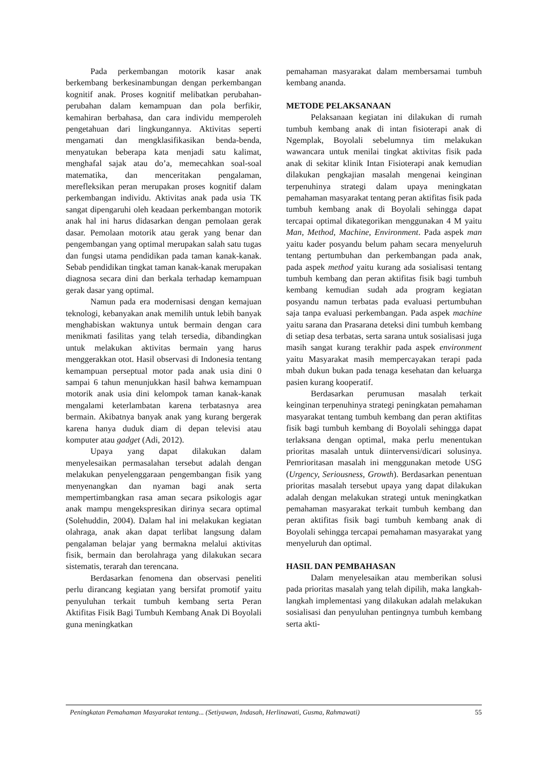Pada perkembangan motorik kasar anak berkembang berkesinambungan dengan perkembangan kognitif anak. Proses kognitif melibatkan perubahan-perubahan dalam kemampuan dan pola berfikir, kemahiran berbahasa, dan cara individu memperoleh pengetahuan dari lingkungannya. Aktivitas seperti mengamati dan mengklasifikasikan benda-benda, menyatukan beberapa kata menjadi satu kalimat, menghafal sajak atau do’a, memecahkan soal-soal matematika, dan menceritakan pengalaman, merefleksikan peran merupakan proses kognitif dalam perkembangan individu. Aktivitas anak pada usia TK sangat dipengaruhi oleh keadaan perkembangan motorik anak hal ini harus didasarkan dengan pemolaan gerak dasar. Pemolaan motorik atau gerak yang benar dan pengembangan yang optimal merupakan salah satu tugas dan fungsi utama pendidikan pada taman kanak-kanak. Sebab pendidikan tingkat taman kanak-kanak merupakan diagnosa secara dini dan berkala terhadap kemampuan gerak dasar yang optimal.
Namun pada era modernisasi dengan kemajuan teknologi, kebanyakan anak memilih untuk lebih banyak menghabiskan waktunya untuk bermain dengan cara menikmati fasilitas yang telah tersedia, dibandingkan untuk melakukan aktivitas bermain yang harus menggerakkan otot. Hasil observasi di Indonesia tentang kemampuan perseptual motor pada anak usia dini 0 sampai 6 tahun menunjukkan hasil bahwa kemampuan motorik anak usia dini kelompok taman kanak-kanak mengalami keterlambatan karena terbatasnya area bermain. Akibatnya banyak anak yang kurang bergerak karena hanya duduk diam di depan televisi atau komputer atau gadget (Adi, 2012).
Upaya yang dapat dilakukan dalam menyelesaikan permasalahan tersebut adalah dengan melakukan penyelenggaraan pengembangan fisik yang menyenangkan dan nyaman bagi anak serta mempertimbangkan rasa aman secara psikologis agar anak mampu mengekspresikan dirinya secara optimal (Solehuddin, 2004). Dalam hal ini melakukan kegiatan olahraga, anak akan dapat terlibat langsung dalam pengalaman belajar yang bermakna melalui aktivitas fisik, bermain dan berolahraga yang dilakukan secara sistematis, terarah dan terencana.
Berdasarkan fenomena dan observasi peneliti perlu dirancang kegiatan yang bersifat promotif yaitu penyuluhan terkait tumbuh kembang serta Peran Aktifitas Fisik Bagi Tumbuh Kembang Anak Di Boyolali guna meningkatkan
pemahaman masyarakat dalam membersamai tumbuh kembang ananda.
METODE PELAKSANAAN
Pelaksanaan kegiatan ini dilakukan di rumah tumbuh kembang anak di intan fisioterapi anak di Ngemplak, Boyolali sebelumnya tim melakukan wawancara untuk menilai tingkat aktivitas fisik pada anak di sekitar klinik Intan Fisioterapi anak kemudian dilakukan pengkajian masalah mengenai keinginan terpenuhinya strategi dalam upaya meningkatan pemahaman masyarakat tentang peran aktifitas fisik pada tumbuh kembang anak di Boyolali sehingga dapat tercapai optimal dikategorikan menggunakan 4 M yaitu Man, Method, Machine, Environment. Pada aspek man yaitu kader posyandu belum paham secara menyeluruh tentang pertumbuhan dan perkembangan pada anak, pada aspek method yaitu kurang ada sosialisasi tentang tumbuh kembang dan peran aktifitas fisik bagi tumbuh kembang kemudian sudah ada program kegiatan posyandu namun terbatas pada evaluasi pertumbuhan saja tanpa evaluasi perkembangan. Pada aspek machine yaitu sarana dan Prasarana deteksi dini tumbuh kembang di setiap desa terbatas, serta sarana untuk sosialisasi juga masih sangat kurang terakhir pada aspek environment yaitu Masyarakat masih mempercayakan terapi pada mbah dukun bukan pada tenaga kesehatan dan keluarga pasien kurang kooperatif.
Berdasarkan perumusan masalah terkait keinginan terpenuhinya strategi peningkatan pemahaman masyarakat tentang tumbuh kembang dan peran aktifitas fisik bagi tumbuh kembang di Boyolali sehingga dapat terlaksana dengan optimal, maka perlu menentukan prioritas masalah untuk diintervensi/dicari solusinya. Pemrioritasan masalah ini menggunakan metode USG (Urgency, Seriousness, Growth). Berdasarkan penentuan prioritas masalah tersebut upaya yang dapat dilakukan adalah dengan melakukan strategi untuk meningkatkan pemahaman masyarakat terkait tumbuh kembang dan peran aktifitas fisik bagi tumbuh kembang anak di Boyolali sehingga tercapai pemahaman masyarakat yang menyeluruh dan optimal.
HASIL DAN PEMBAHASAN
Dalam menyelesaikan atau memberikan solusi pada prioritas masalah yang telah dipilih, maka langkah-langkah implementasi yang dilakukan adalah melakukan sosialisasi dan penyuluhan pentingnya tumbuh kembang serta akti-
Peningkatan Pemahaman Masyarakat tentang... (Setiyawan, Indasah, Herlinawati, Gusma, Rahmawati) 55